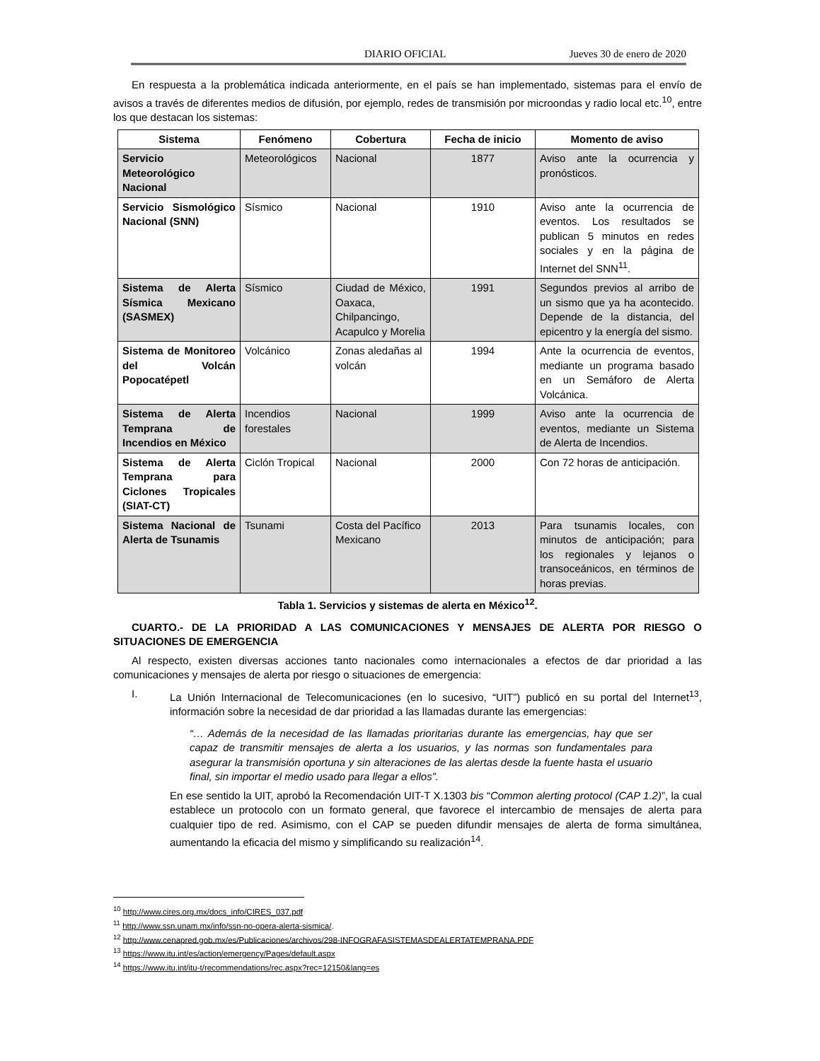DIARIO OFICIAL Jueves 30 de enero de 2020
En respuesta a la problemática indicada anteriormente, en el país se han implementado, sistemas para el envío de avisos a través de diferentes medios de difusión, por ejemplo, redes de transmisión por microondas y radio local etc.<sup>10</sup>, entre los que destacan los sistemas:
| Sistema | Fenómeno | Cobertura | Fecha de inicio | Momento de aviso |
| --- | --- | --- | --- | --- |
| Servicio Meteorológico Nacional | Meteorológicos | Nacional | 1877 | Aviso ante la ocurrencia y pronósticos. |
| Servicio Sismológico Nacional (SNN) | Sísmico | Nacional | 1910 | Aviso ante la ocurrencia de eventos. Los resultados se publican 5 minutos en redes sociales y en la página de Internet del SNN<sup>11</sup>. |
| Sistema de Alerta Sísmica Mexicano (SASMEX) | Sísmico | Ciudad de México, Oaxaca, Chilpancingo, Acapulco y Morelia | 1991 | Segundos previos al arribo de un sismo que ya ha acontecido. Depende de la distancia, del epicentro y la energía del sismo. |
| Sistema de Monitoreo del Volcán Popocatépetl | Volcánico | Zonas aledañas al volcán | 1994 | Ante la ocurrencia de eventos, mediante un programa basado en un Semáforo de Alerta Volcánica. |
| Sistema de Alerta Temprana de Incendios en México | Incendios forestales | Nacional | 1999 | Aviso ante la ocurrencia de eventos, mediante un Sistema de Alerta de Incendios. |
| Sistema de Alerta Temprana para Ciclones Tropicales (SIAT-CT) | Ciclón Tropical | Nacional | 2000 | Con 72 horas de anticipación. |
| Sistema Nacional de Alerta de Tsunamis | Tsunami | Costa del Pacífico Mexicano | 2013 | Para tsunamis locales, con minutos de anticipación; para los regionales y lejanos o transoceánicos, en términos de horas previas. |
Tabla 1. Servicios y sistemas de alerta en México<sup>12</sup>.
CUARTO.- DE LA PRIORIDAD A LAS COMUNICACIONES Y MENSAJES DE ALERTA POR RIESGO O SITUACIONES DE EMERGENCIA
Al respecto, existen diversas acciones tanto nacionales como internacionales a efectos de dar prioridad a las comunicaciones y mensajes de alerta por riesgo o situaciones de emergencia:
I. La Unión Internacional de Telecomunicaciones (en lo sucesivo, “UIT”) publicó en su portal del Internet<sup>13</sup>, información sobre la necesidad de dar prioridad a las llamadas durante las emergencias:
“… Además de la necesidad de las llamadas prioritarias durante las emergencias, hay que ser capaz de transmitir mensajes de alerta a los usuarios, y las normas son fundamentales para asegurar la transmisión oportuna y sin alteraciones de las alertas desde la fuente hasta el usuario final, sin importar el medio usado para llegar a ellos”.
En ese sentido la UIT, aprobó la Recomendación UIT-T X.1303 bis “Common alerting protocol (CAP 1.2)”, la cual establece un protocolo con un formato general, que favorece el intercambio de mensajes de alerta para cualquier tipo de red. Asimismo, con el CAP se pueden difundir mensajes de alerta de forma simultánea, aumentando la eficacia del mismo y simplificando su realización<sup>14</sup>.
<sup>10</sup> http://www.cires.org.mx/docs_info/CIRES_037.pdf
<sup>11</sup> http://www.ssn.unam.mx/info/ssn-no-opera-alerta-sismica/.
<sup>12</sup> http://www.cenapred.gob.mx/es/Publicaciones/archivos/298-INFOGRAFASISTEMASDEALERTATEMPRANA.PDF
<sup>13</sup> https://www.itu.int/es/action/emergency/Pages/default.aspx
<sup>14</sup> https://www.itu.int/itu-t/recommendations/rec.aspx?rec=12150&lang=es